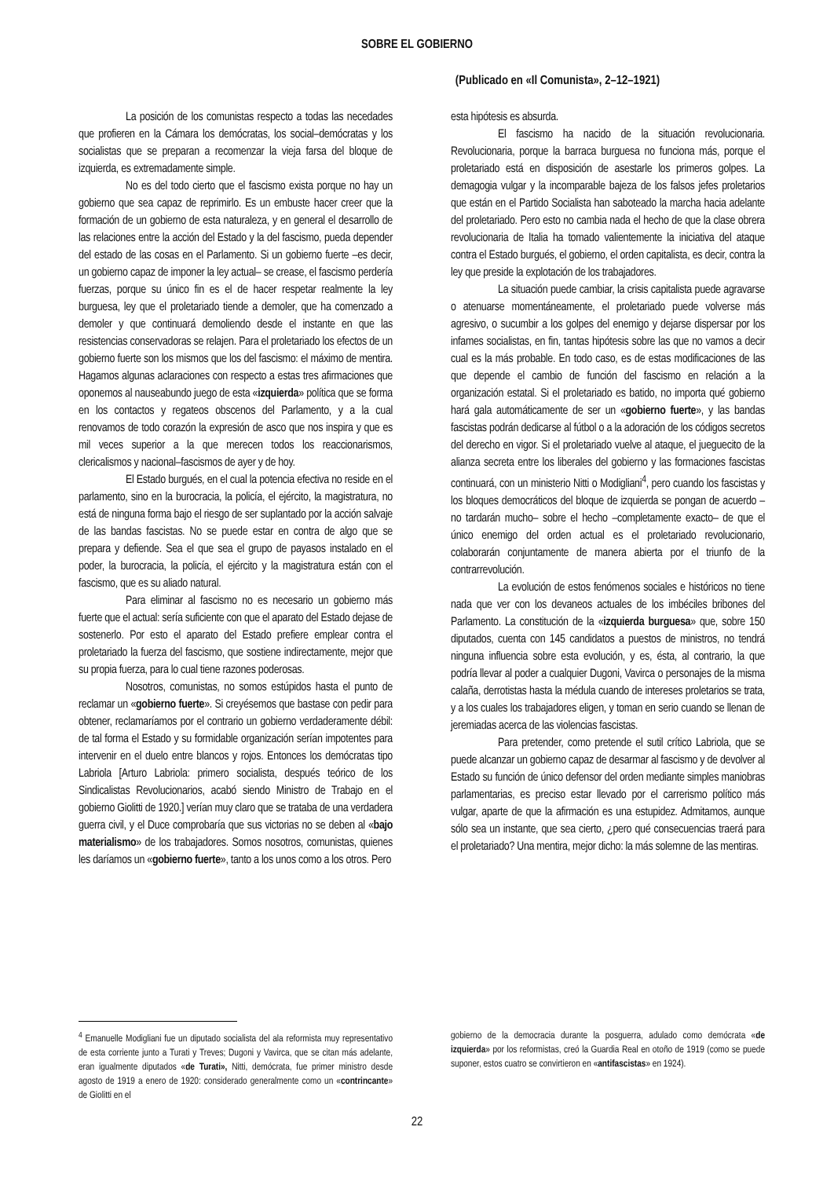SOBRE EL GOBIERNO
(Publicado en «Il Comunista», 2–12–1921)
La posición de los comunistas respecto a todas las necedades que profieren en la Cámara los demócratas, los social–demócratas y los socialistas que se preparan a recomenzar la vieja farsa del bloque de izquierda, es extremadamente simple.
No es del todo cierto que el fascismo exista porque no hay un gobierno que sea capaz de reprimirlo. Es un embuste hacer creer que la formación de un gobierno de esta naturaleza, y en general el desarrollo de las relaciones entre la acción del Estado y la del fascismo, pueda depender del estado de las cosas en el Parlamento. Si un gobierno fuerte –es decir, un gobierno capaz de imponer la ley actual– se crease, el fascismo perdería fuerzas, porque su único fin es el de hacer respetar realmente la ley burguesa, ley que el proletariado tiende a demoler, que ha comenzado a demoler y que continuará demoliendo desde el instante en que las resistencias conservadoras se relajen. Para el proletariado los efectos de un gobierno fuerte son los mismos que los del fascismo: el máximo de mentira. Hagamos algunas aclaraciones con respecto a estas tres afirmaciones que oponemos al nauseabundo juego de esta «izquierda» política que se forma en los contactos y regateos obscenos del Parlamento, y a la cual renovamos de todo corazón la expresión de asco que nos inspira y que es mil veces superior a la que merecen todos los reaccionarismos, clericalismos y nacional–fascismos de ayer y de hoy.
El Estado burgués, en el cual la potencia efectiva no reside en el parlamento, sino en la burocracia, la policía, el ejército, la magistratura, no está de ninguna forma bajo el riesgo de ser suplantado por la acción salvaje de las bandas fascistas. No se puede estar en contra de algo que se prepara y defiende. Sea el que sea el grupo de payasos instalado en el poder, la burocracia, la policía, el ejército y la magistratura están con el fascismo, que es su aliado natural.
Para eliminar al fascismo no es necesario un gobierno más fuerte que el actual: sería suficiente con que el aparato del Estado dejase de sostenerlo. Por esto el aparato del Estado prefiere emplear contra el proletariado la fuerza del fascismo, que sostiene indirectamente, mejor que su propia fuerza, para lo cual tiene razones poderosas.
Nosotros, comunistas, no somos estúpidos hasta el punto de reclamar un «gobierno fuerte». Si creyésemos que bastase con pedir para obtener, reclamaríamos por el contrario un gobierno verdaderamente débil: de tal forma el Estado y su formidable organización serían impotentes para intervenir en el duelo entre blancos y rojos. Entonces los demócratas tipo Labriola [Arturo Labriola: primero socialista, después teórico de los Sindicalistas Revolucionarios, acabó siendo Ministro de Trabajo en el gobierno Giolitti de 1920.] verían muy claro que se trataba de una verdadera guerra civil, y el Duce comprobaría que sus victorias no se deben al «bajo materialismo» de los trabajadores. Somos nosotros, comunistas, quienes les daríamos un «gobierno fuerte», tanto a los unos como a los otros. Pero
esta hipótesis es absurda.
El fascismo ha nacido de la situación revolucionaria. Revolucionaria, porque la barraca burguesa no funciona más, porque el proletariado está en disposición de asestarle los primeros golpes. La demagogia vulgar y la incomparable bajeza de los falsos jefes proletarios que están en el Partido Socialista han saboteado la marcha hacia adelante del proletariado. Pero esto no cambia nada el hecho de que la clase obrera revolucionaria de Italia ha tomado valientemente la iniciativa del ataque contra el Estado burgués, el gobierno, el orden capitalista, es decir, contra la ley que preside la explotación de los trabajadores.
La situación puede cambiar, la crisis capitalista puede agravarse o atenuarse momentáneamente, el proletariado puede volverse más agresivo, o sucumbir a los golpes del enemigo y dejarse dispersar por los infames socialistas, en fin, tantas hipótesis sobre las que no vamos a decir cual es la más probable. En todo caso, es de estas modificaciones de las que depende el cambio de función del fascismo en relación a la organización estatal. Si el proletariado es batido, no importa qué gobierno hará gala automáticamente de ser un «gobierno fuerte», y las bandas fascistas podrán dedicarse al fútbol o a la adoración de los códigos secretos del derecho en vigor. Si el proletariado vuelve al ataque, el jueguecito de la alianza secreta entre los liberales del gobierno y las formaciones fascistas continuará, con un ministerio Nitti o Modigliani<sup>4</sup>, pero cuando los fascistas y los bloques democráticos del bloque de izquierda se pongan de acuerdo –no tardarán mucho– sobre el hecho –completamente exacto– de que el único enemigo del orden actual es el proletariado revolucionario, colaborarán conjuntamente de manera abierta por el triunfo de la contrarrevolución.
La evolución de estos fenómenos sociales e históricos no tiene nada que ver con los devaneos actuales de los imbéciles bribones del Parlamento. La constitución de la «izquierda burguesa» que, sobre 150 diputados, cuenta con 145 candidatos a puestos de ministros, no tendrá ninguna influencia sobre esta evolución, y es, ésta, al contrario, la que podría llevar al poder a cualquier Dugoni, Vavirca o personajes de la misma calaña, derrotistas hasta la médula cuando de intereses proletarios se trata, y a los cuales los trabajadores eligen, y toman en serio cuando se llenan de jeremiadas acerca de las violencias fascistas.
Para pretender, como pretende el sutil crítico Labriola, que se puede alcanzar un gobierno capaz de desarmar al fascismo y de devolver al Estado su función de único defensor del orden mediante simples maniobras parlamentarias, es preciso estar llevado por el carrerismo político más vulgar, aparte de que la afirmación es una estupidez. Admitamos, aunque sólo sea un instante, que sea cierto, ¿pero qué consecuencias traerá para el proletariado? Una mentira, mejor dicho: la más solemne de las mentiras.
<sup>4</sup> Emanuelle Modigliani fue un diputado socialista del ala reformista muy representativo de esta corriente junto a Turati y Treves; Dugoni y Vavirca, que se citan más adelante, eran igualmente diputados «de Turati», Nitti, demócrata, fue primer ministro desde agosto de 1919 a enero de 1920: considerado generalmente como un «contrincante» de Giolitti en el
gobierno de la democracia durante la posguerra, adulado como demócrata «de izquierda» por los reformistas, creó la Guardia Real en otoño de 1919 (como se puede suponer, estos cuatro se convirtieron en «antifascistas» en 1924).
22